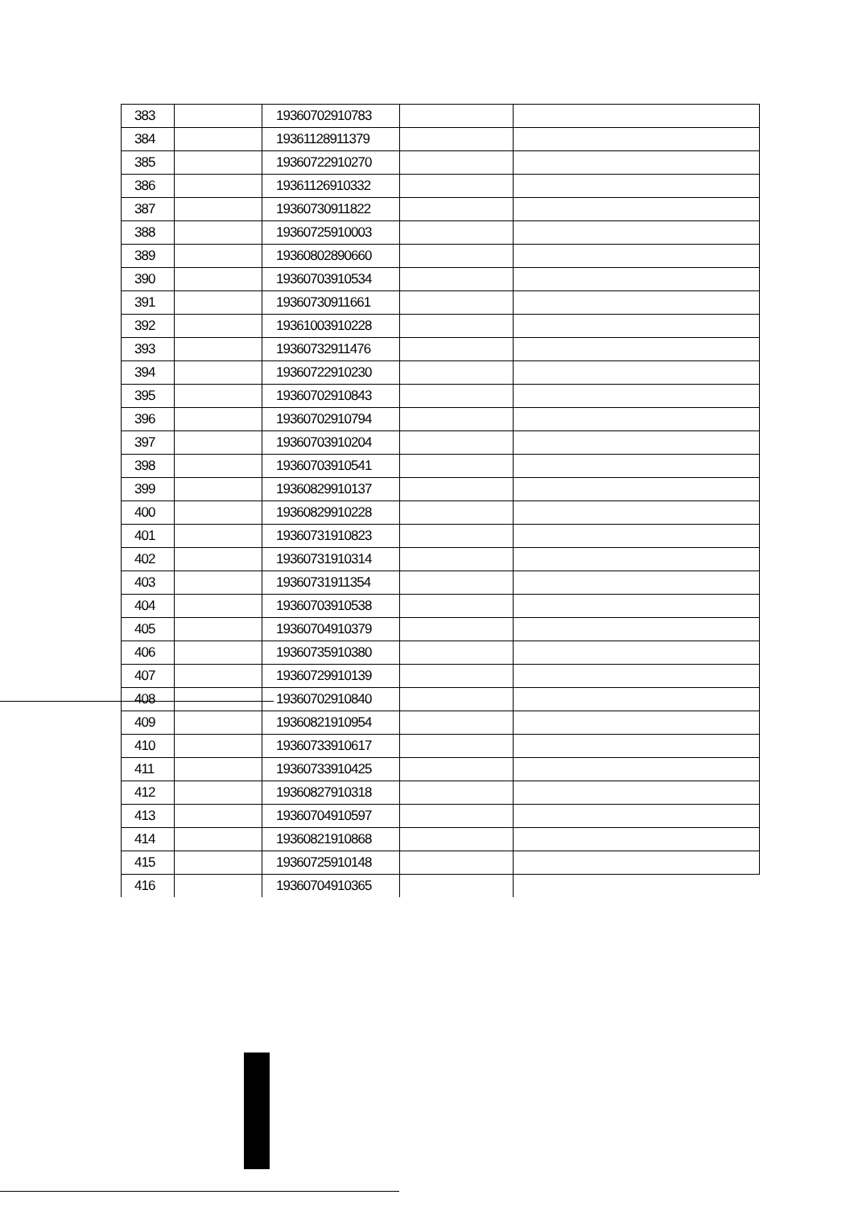| 383 | | 19360702910783 | | |
| 384 | | 19361128911379 | | |
| 385 | | 19360722910270 | | |
| 386 | | 19361126910332 | | |
| 387 | | 19360730911822 | | |
| 388 | | 19360725910003 | | |
| 389 | | 19360802890660 | | |
| 390 | | 19360703910534 | | |
| 391 | | 19360730911661 | | |
| 392 | | 19361003910228 | | |
| 393 | | 19360732911476 | | |
| 394 | | 19360722910230 | | |
| 395 | | 19360702910843 | | |
| 396 | | 19360702910794 | | |
| 397 | | 19360703910204 | | |
| 398 | | 19360703910541 | | |
| 399 | | 19360829910137 | | |
| 400 | | 19360829910228 | | |
| 401 | | 19360731910823 | | |
| 402 | | 19360731910314 | | |
| 403 | | 19360731911354 | | |
| 404 | | 19360703910538 | | |
| 405 | | 19360704910379 | | |
| 406 | | 19360735910380 | | |
| 407 | | 19360729910139 | | |
| 408 | | 19360702910840 | | |
| 409 | | 19360821910954 | | |
| 410 | | 19360733910617 | | |
| 411 | | 19360733910425 | | |
| 412 | | 19360827910318 | | |
| 413 | | 19360704910597 | | |
| 414 | | 19360821910868 | | |
| 415 | | 19360725910148 | | |
| 416 | | 19360704910365 | | |